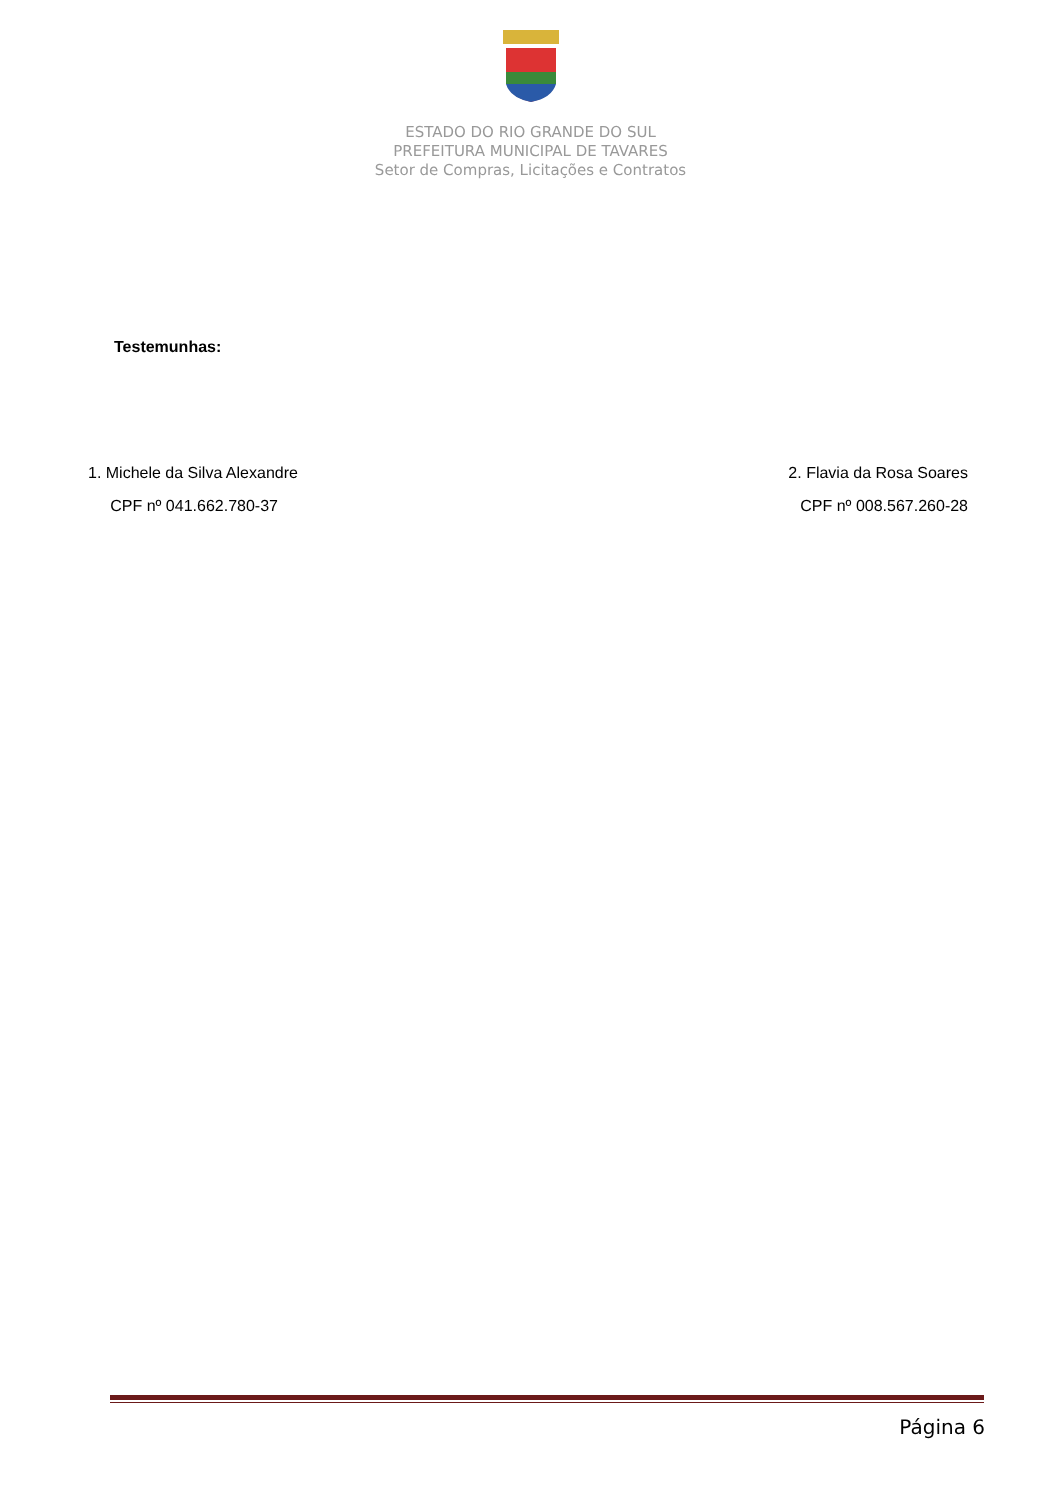ESTADO DO RIO GRANDE DO SUL
PREFEITURA MUNICIPAL DE TAVARES
Setor de Compras, Licitações e Contratos
Testemunhas:
1. Michele da Silva Alexandre
CPF nº 041.662.780-37
2. Flavia da Rosa Soares
CPF nº 008.567.260-28
Página 6